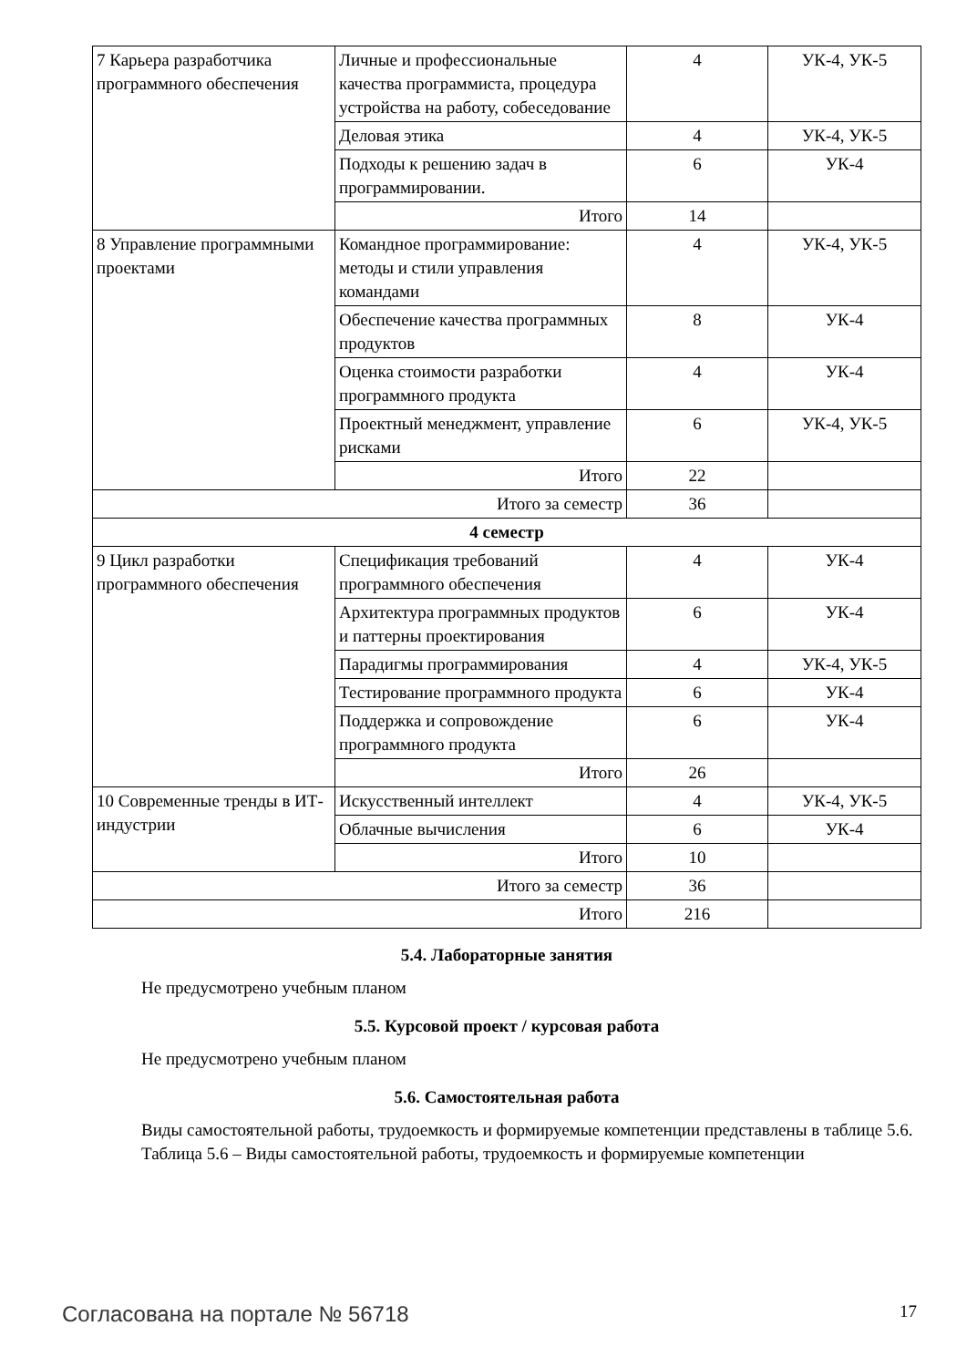| 7 Карьера разработчика программного обеспечения | Личные и профессиональные качества программиста, процедура устройства на работу, собеседование | 4 | УК-4, УК-5 |
| | Деловая этика | 4 | УК-4, УК-5 |
| | Подходы к решению задач в программировании. | 6 | УК-4 |
| | Итого | 14 | |
| 8 Управление программными проектами | Командное программирование: методы и стили управления командами | 4 | УК-4, УК-5 |
| | Обеспечение качества программных продуктов | 8 | УК-4 |
| | Оценка стоимости разработки программного продукта | 4 | УК-4 |
| | Проектный менеджмент, управление рисками | 6 | УК-4, УК-5 |
| | Итого | 22 | |
| Итого за семестр | | 36 | |
| 4 семестр | | | |
| 9 Цикл разработки программного обеспечения | Спецификация требований программного обеспечения | 4 | УК-4 |
| | Архитектура программных продуктов и паттерны проектирования | 6 | УК-4 |
| | Парадигмы программирования | 4 | УК-4, УК-5 |
| | Тестирование программного продукта | 6 | УК-4 |
| | Поддержка и сопровождение программного продукта | 6 | УК-4 |
| | Итого | 26 | |
| 10 Современные тренды в ИТ-индустрии | Искусственный интеллект | 4 | УК-4, УК-5 |
| | Облачные вычисления | 6 | УК-4 |
| | Итого | 10 | |
| Итого за семестр | | 36 | |
| Итого | | 216 | |
5.4. Лабораторные занятия
Не предусмотрено учебным планом
5.5. Курсовой проект / курсовая работа
Не предусмотрено учебным планом
5.6. Самостоятельная работа
Виды самостоятельной работы, трудоемкость и формируемые компетенции представлены в таблице 5.6.
Таблица 5.6 – Виды самостоятельной работы, трудоемкость и формируемые компетенции
Согласована на портале № 56718 17